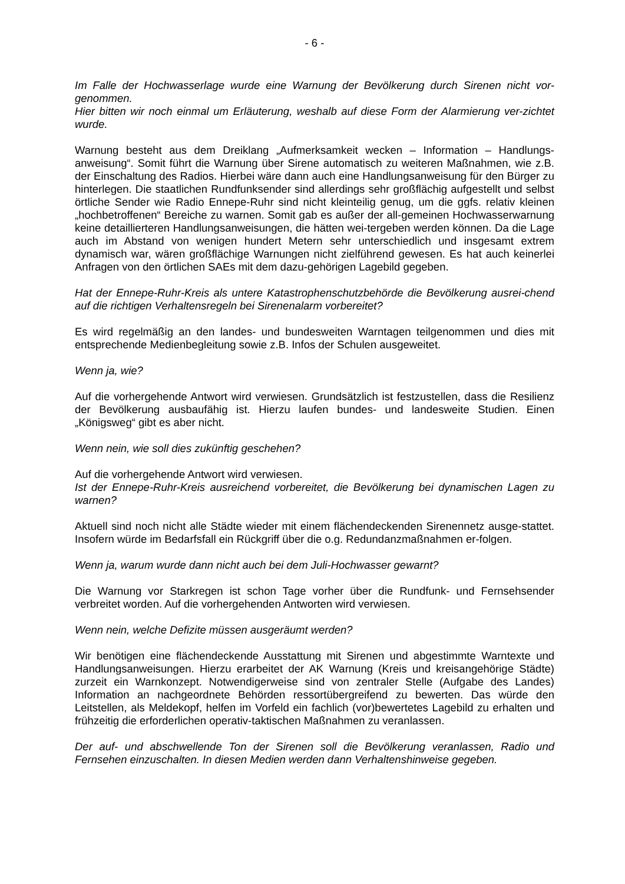- 6 -
Im Falle der Hochwasserlage wurde eine Warnung der Bevölkerung durch Sirenen nicht vor-genommen.
Hier bitten wir noch einmal um Erläuterung, weshalb auf diese Form der Alarmierung ver-zichtet wurde.
Warnung besteht aus dem Dreiklang „Aufmerksamkeit wecken – Information – Handlungs-anweisung“. Somit führt die Warnung über Sirene automatisch zu weiteren Maßnahmen, wie z.B. der Einschaltung des Radios. Hierbei wäre dann auch eine Handlungsanweisung für den Bürger zu hinterlegen. Die staatlichen Rundfunksender sind allerdings sehr großflächig aufgestellt und selbst örtliche Sender wie Radio Ennepe-Ruhr sind nicht kleinteilig genug, um die ggfs. relativ kleinen „hochbetroffenen“ Bereiche zu warnen. Somit gab es außer der all-gemeinen Hochwasserwarnung keine detaillierteren Handlungsanweisungen, die hätten wei-tergeben werden können. Da die Lage auch im Abstand von wenigen hundert Metern sehr unterschiedlich und insgesamt extrem dynamisch war, wären großflächige Warnungen nicht zielführend gewesen. Es hat auch keinerlei Anfragen von den örtlichen SAEs mit dem dazu-gehörigen Lagebild gegeben.
Hat der Ennepe-Ruhr-Kreis als untere Katastrophenschutzbehörde die Bevölkerung ausrei-chend auf die richtigen Verhaltensregeln bei Sirenenalarm vorbereitet?
Es wird regelmäßig an den landes- und bundesweiten Warntagen teilgenommen und dies mit entsprechende Medienbegleitung sowie z.B. Infos der Schulen ausgeweitet.
Wenn ja, wie?
Auf die vorhergehende Antwort wird verwiesen. Grundsätzlich ist festzustellen, dass die Resilienz der Bevölkerung ausbaufähig ist. Hierzu laufen bundes- und landesweite Studien. Einen „Königsweg“ gibt es aber nicht.
Wenn nein, wie soll dies zukünftig geschehen?
Auf die vorhergehende Antwort wird verwiesen.
Ist der Ennepe-Ruhr-Kreis ausreichend vorbereitet, die Bevölkerung bei dynamischen Lagen zu warnen?
Aktuell sind noch nicht alle Städte wieder mit einem flächendeckenden Sirenennetz ausge-stattet. Insofern würde im Bedarfsfall ein Rückgriff über die o.g. Redundanzmaßnahmen er-folgen.
Wenn ja, warum wurde dann nicht auch bei dem Juli-Hochwasser gewarnt?
Die Warnung vor Starkregen ist schon Tage vorher über die Rundfunk- und Fernsehsender verbreitet worden. Auf die vorhergehenden Antworten wird verwiesen.
Wenn nein, welche Defizite müssen ausgeräumt werden?
Wir benötigen eine flächendeckende Ausstattung mit Sirenen und abgestimmte Warntexte und Handlungsanweisungen. Hierzu erarbeitet der AK Warnung (Kreis und kreisangehörige Städte) zurzeit ein Warnkonzept. Notwendigerweise sind von zentraler Stelle (Aufgabe des Landes) Information an nachgeordnete Behörden ressortübergreifend zu bewerten. Das würde den Leitstellen, als Meldekopf, helfen im Vorfeld ein fachlich (vor)bewertetes Lagebild zu erhalten und frühzeitig die erforderlichen operativ-taktischen Maßnahmen zu veranlassen.
Der auf- und abschwellende Ton der Sirenen soll die Bevölkerung veranlassen, Radio und Fernsehen einzuschalten. In diesen Medien werden dann Verhaltenshinweise gegeben.